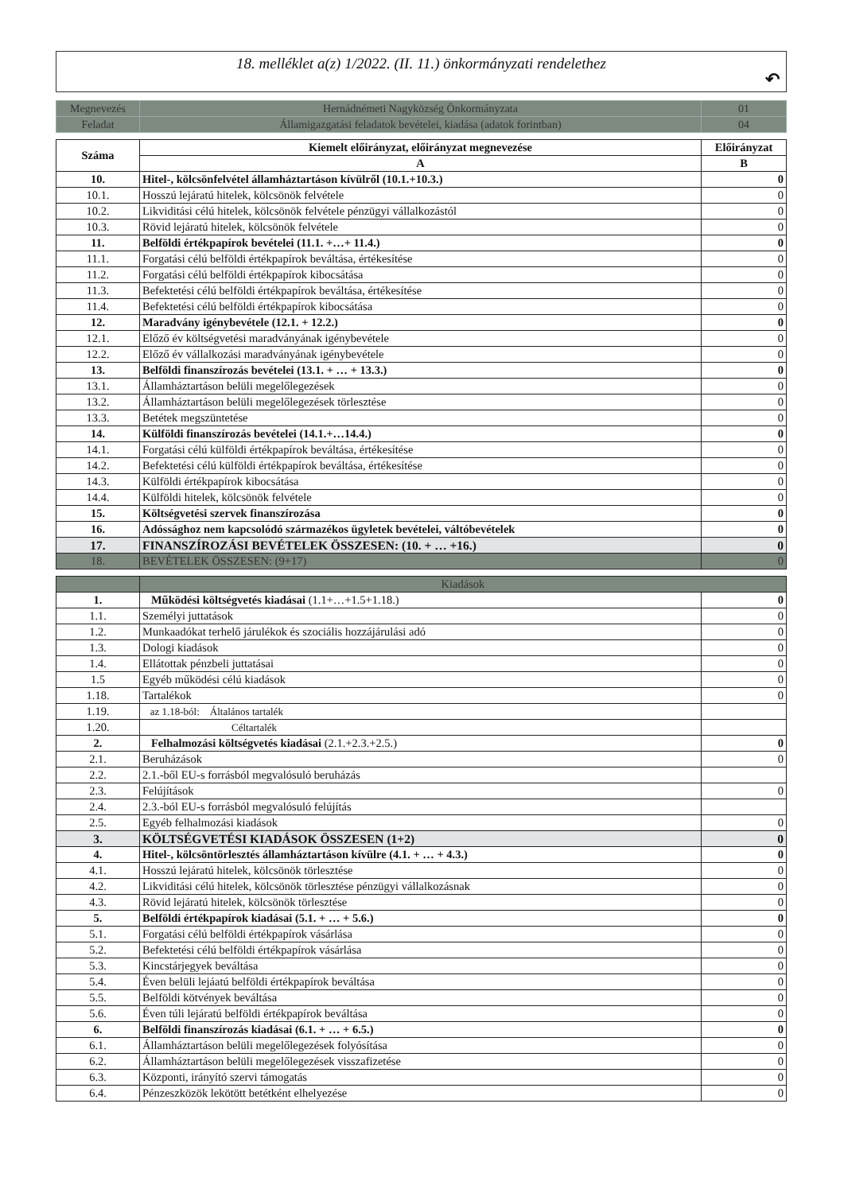18. melléklet a(z) 1/2022. (II. 11.) önkormányzati rendelethez
↶
| Megnevezés | Hernádnémeti Nagyközség Önkormányzata | 01 |
| Feladat | Államigazgatási feladatok bevételei, kiadása (adatok forintban) | 04 |
| Száma | Kiemelt előirányzat, előirányzat megnevezése | Előirányzat |
| --- | --- | --- |
| | A | B |
| 10. | Hitel-, kölcsönfelvétel államháztartáson kívülről (10.1.+10.3.) | 0 |
| 10.1. | Hosszú lejáratú hitelek, kölcsönök felvétele | 0 |
| 10.2. | Likviditási célú hitelek, kölcsönök felvétele pénzügyi vállalkozástól | 0 |
| 10.3. | Rövid lejáratú hitelek, kölcsönök felvétele | 0 |
| 11. | Belföldi értékpapírok bevételei (11.1. +…+ 11.4.) | 0 |
| 11.1. | Forgatási célú belföldi értékpapírok beváltása, értékesítése | 0 |
| 11.2. | Forgatási célú belföldi értékpapírok kibocsátása | 0 |
| 11.3. | Befektetési célú belföldi értékpapírok beváltása, értékesítése | 0 |
| 11.4. | Befektetési célú belföldi értékpapírok kibocsátása | 0 |
| 12. | Maradvány igénybevétele (12.1. + 12.2.) | 0 |
| 12.1. | Előző év költségvetési maradványának igénybevétele | 0 |
| 12.2. | Előző év vállalkozási maradványának igénybevétele | 0 |
| 13. | Belföldi finanszírozás bevételei (13.1. + … + 13.3.) | 0 |
| 13.1. | Államháztartáson belüli megelőlegezések | 0 |
| 13.2. | Államháztartáson belüli megelőlegezések törlesztése | 0 |
| 13.3. | Betétek megszüntetése | 0 |
| 14. | Külföldi finanszírozás bevételei (14.1.+…14.4.) | 0 |
| 14.1. | Forgatási célú külföldi értékpapírok beváltása, értékesítése | 0 |
| 14.2. | Befektetési célú külföldi értékpapírok beváltása, értékesítése | 0 |
| 14.3. | Külföldi értékpapírok kibocsátása | 0 |
| 14.4. | Külföldi hitelek, kölcsönök felvétele | 0 |
| 15. | Költségvetési szervek finanszírozása | 0 |
| 16. | Adóssághoz nem kapcsolódó származékos ügyletek bevételei, váltóbevételek | 0 |
| 17. | FINANSZÍROZÁSI BEVÉTELEK ÖSSZESEN: (10. + … +16.) | 0 |
| 18. | BEVÉTELEK ÖSSZESEN: (9+17) | 0 |
| | Kiadások | |
| 1. | Működési költségvetés kiadásai (1.1+…+1.5+1.18.) | 0 |
| 1.1. | Személyi juttatások | 0 |
| 1.2. | Munkaadókat terhelő járulékok és szociális hozzájárulási adó | 0 |
| 1.3. | Dologi kiadások | 0 |
| 1.4. | Ellátottak pénzbeli juttatásai | 0 |
| 1.5 | Egyéb működési célú kiadások | 0 |
| 1.18. | Tartalékok | 0 |
| 1.19. | az 1.18-ból: Általános tartalék | |
| 1.20. | Céltartalék | |
| 2. | Felhalmozási költségvetés kiadásai (2.1.+2.3.+2.5.) | 0 |
| 2.1. | Beruházások | 0 |
| 2.2. | 2.1.-ből EU-s forrásból megvalósuló beruházás | |
| 2.3. | Felújítások | 0 |
| 2.4. | 2.3.-ból EU-s forrásból megvalósuló felújítás | |
| 2.5. | Egyéb felhalmozási kiadások | 0 |
| 3. | KÖLTSÉGVETÉSI KIADÁSOK ÖSSZESEN (1+2) | 0 |
| 4. | Hitel-, kölcsöntörlesztés államháztartáson kívülre (4.1. + … + 4.3.) | 0 |
| 4.1. | Hosszú lejáratú hitelek, kölcsönök törlesztése | 0 |
| 4.2. | Likviditási célú hitelek, kölcsönök törlesztése pénzügyi vállalkozásnak | 0 |
| 4.3. | Rövid lejáratú hitelek, kölcsönök törlesztése | 0 |
| 5. | Belföldi értékpapírok kiadásai (5.1. + … + 5.6.) | 0 |
| 5.1. | Forgatási célú belföldi értékpapírok vásárlása | 0 |
| 5.2. | Befektetési célú belföldi értékpapírok vásárlása | 0 |
| 5.3. | Kincstárjegyek beváltása | 0 |
| 5.4. | Éven belüli lejáatú belföldi értékpapírok beváltása | 0 |
| 5.5. | Belföldi kötvények beváltása | 0 |
| 5.6. | Éven túli lejáratú belföldi értékpapírok beváltása | 0 |
| 6. | Belföldi finanszírozás kiadásai (6.1. + … + 6.5.) | 0 |
| 6.1. | Államháztartáson belüli megelőlegezések folyósítása | 0 |
| 6.2. | Államháztartáson belüli megelőlegezések visszafizetése | 0 |
| 6.3. | Központi, irányító szervi támogatás | 0 |
| 6.4. | Pénzeszközök lekötött betétként elhelyezése | 0 |